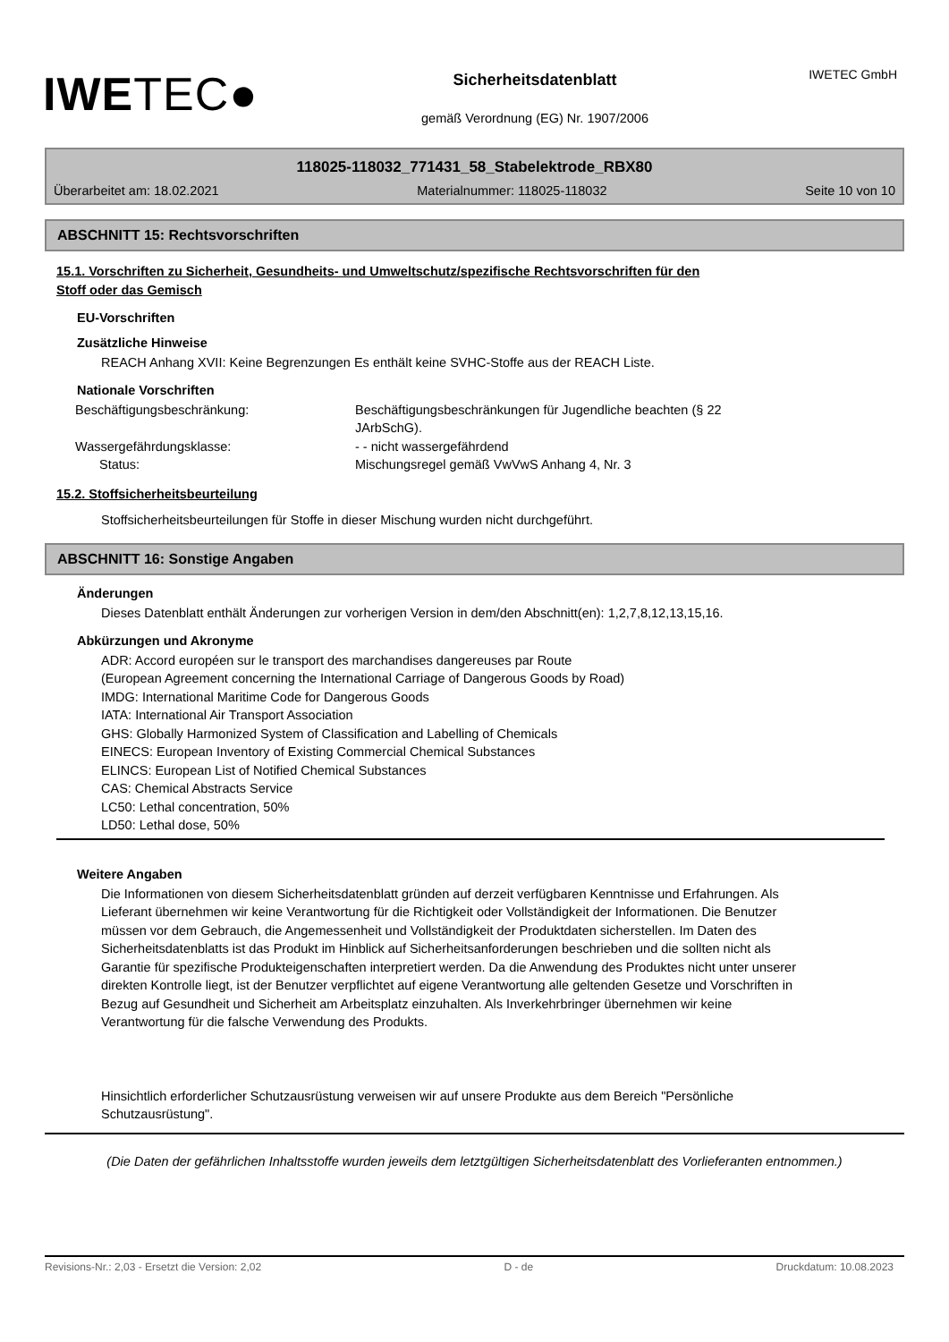IWETEC GmbH
IWETEC●
Sicherheitsdatenblatt
gemäß Verordnung (EG) Nr. 1907/2006
118025-118032_771431_58_Stabelektrode_RBX80
Überarbeitet am: 18.02.2021 Materialnummer: 118025-118032 Seite 10 von 10
ABSCHNITT 15: Rechtsvorschriften
15.1. Vorschriften zu Sicherheit, Gesundheits- und Umweltschutz/spezifische Rechtsvorschriften für den
Stoff oder das Gemisch
EU-Vorschriften
Zusätzliche Hinweise
REACH Anhang XVII: Keine Begrenzungen Es enthält keine SVHC-Stoffe aus der REACH Liste.
Nationale Vorschriften
| Beschäftigungsbeschränkung: | Beschäftigungsbeschränkungen für Jugendliche beachten (§ 22 JArbSchG). |
| Wassergefährdungsklasse: | - - nicht wassergefährdend |
| Status: | Mischungsregel gemäß VwVwS Anhang 4, Nr. 3 |
15.2. Stoffsicherheitsbeurteilung
Stoffsicherheitsbeurteilungen für Stoffe in dieser Mischung wurden nicht durchgeführt.
ABSCHNITT 16: Sonstige Angaben
Änderungen
Dieses Datenblatt enthält Änderungen zur vorherigen Version in dem/den Abschnitt(en): 1,2,7,8,12,13,15,16.
Abkürzungen und Akronyme
ADR: Accord européen sur le transport des marchandises dangereuses par Route
(European Agreement concerning the International Carriage of Dangerous Goods by Road)
IMDG: International Maritime Code for Dangerous Goods
IATA: International Air Transport Association
GHS: Globally Harmonized System of Classification and Labelling of Chemicals
EINECS: European Inventory of Existing Commercial Chemical Substances
ELINCS: European List of Notified Chemical Substances
CAS: Chemical Abstracts Service
LC50: Lethal concentration, 50%
LD50: Lethal dose, 50%
Weitere Angaben
Die Informationen von diesem Sicherheitsdatenblatt gründen auf derzeit verfügbaren Kenntnisse und Erfahrungen. Als Lieferant übernehmen wir keine Verantwortung für die Richtigkeit oder Vollständigkeit der Informationen. Die Benutzer müssen vor dem Gebrauch, die Angemessenheit und Vollständigkeit der Produktdaten sicherstellen. Im Daten des Sicherheitsdatenblatts ist das Produkt im Hinblick auf Sicherheitsanforderungen beschrieben und die sollten nicht als Garantie für spezifische Produkteigenschaften interpretiert werden. Da die Anwendung des Produktes nicht unter unserer direkten Kontrolle liegt, ist der Benutzer verpflichtet auf eigene Verantwortung alle geltenden Gesetze und Vorschriften in Bezug auf Gesundheit und Sicherheit am Arbeitsplatz einzuhalten. Als Inverkehrbringer übernehmen wir keine Verantwortung für die falsche Verwendung des Produkts.
Hinsichtlich erforderlicher Schutzausrüstung verweisen wir auf unsere Produkte aus dem Bereich "Persönliche Schutzausrüstung".
(Die Daten der gefährlichen Inhaltsstoffe wurden jeweils dem letztgültigen Sicherheitsdatenblatt des Vorlieferanten entnommen.)
Revisions-Nr.: 2,03 - Ersetzt die Version: 2,02 D - de Druckdatum: 10.08.2023